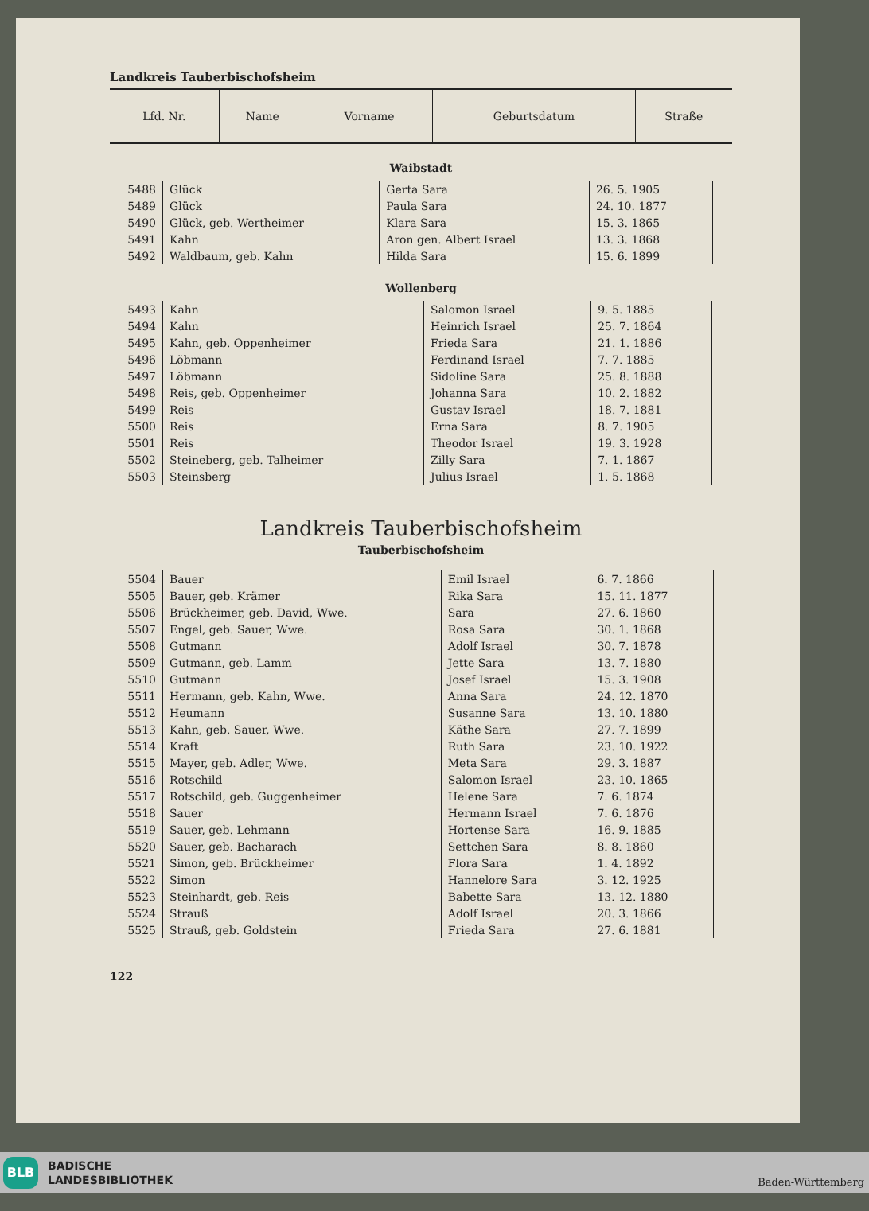Landkreis Tauberbischofsheim
| Lfd. Nr. | Name | Vorname | Geburtsdatum | Straße |
| --- | --- | --- | --- | --- |
Waibstadt
| 5488 | Glück | Gerta Sara | 26. 5. 1905 | |
| 5489 | Glück | Paula Sara | 24. 10. 1877 | |
| 5490 | Glück, geb. Wertheimer | Klara Sara | 15. 3. 1865 | |
| 5491 | Kahn | Aron gen. Albert Israel | 13. 3. 1868 | |
| 5492 | Waldbaum, geb. Kahn | Hilda Sara | 15. 6. 1899 | |
Wollenberg
| 5493 | Kahn | Salomon Israel | 9. 5. 1885 | |
| 5494 | Kahn | Heinrich Israel | 25. 7. 1864 | |
| 5495 | Kahn, geb. Oppenheimer | Frieda Sara | 21. 1. 1886 | |
| 5496 | Löbmann | Ferdinand Israel | 7. 7. 1885 | |
| 5497 | Löbmann | Sidoline Sara | 25. 8. 1888 | |
| 5498 | Reis, geb. Oppenheimer | Johanna Sara | 10. 2. 1882 | |
| 5499 | Reis | Gustav Israel | 18. 7. 1881 | |
| 5500 | Reis | Erna Sara | 8. 7. 1905 | |
| 5501 | Reis | Theodor Israel | 19. 3. 1928 | |
| 5502 | Steineberg, geb. Talheimer | Zilly Sara | 7. 1. 1867 | |
| 5503 | Steinsberg | Julius Israel | 1. 5. 1868 | |
Landkreis Tauberbischofsheim
Tauberbischofsheim
| 5504 | Bauer | Emil Israel | 6. 7. 1866 | |
| 5505 | Bauer, geb. Krämer | Rika Sara | 15. 11. 1877 | |
| 5506 | Brückheimer, geb. David, Wwe. | Sara | 27. 6. 1860 | |
| 5507 | Engel, geb. Sauer, Wwe. | Rosa Sara | 30. 1. 1868 | |
| 5508 | Gutmann | Adolf Israel | 30. 7. 1878 | |
| 5509 | Gutmann, geb. Lamm | Jette Sara | 13. 7. 1880 | |
| 5510 | Gutmann | Josef Israel | 15. 3. 1908 | |
| 5511 | Hermann, geb. Kahn, Wwe. | Anna Sara | 24. 12. 1870 | |
| 5512 | Heumann | Susanne Sara | 13. 10. 1880 | |
| 5513 | Kahn, geb. Sauer, Wwe. | Käthe Sara | 27. 7. 1899 | |
| 5514 | Kraft | Ruth Sara | 23. 10. 1922 | |
| 5515 | Mayer, geb. Adler, Wwe. | Meta Sara | 29. 3. 1887 | |
| 5516 | Rotschild | Salomon Israel | 23. 10. 1865 | |
| 5517 | Rotschild, geb. Guggenheimer | Helene Sara | 7. 6. 1874 | |
| 5518 | Sauer | Hermann Israel | 7. 6. 1876 | |
| 5519 | Sauer, geb. Lehmann | Hortense Sara | 16. 9. 1885 | |
| 5520 | Sauer, geb. Bacharach | Settchen Sara | 8. 8. 1860 | |
| 5521 | Simon, geb. Brückheimer | Flora Sara | 1. 4. 1892 | |
| 5522 | Simon | Hannelore Sara | 3. 12. 1925 | |
| 5523 | Steinhardt, geb. Reis | Babette Sara | 13. 12. 1880 | |
| 5524 | Strauß | Adolf Israel | 20. 3. 1866 | |
| 5525 | Strauß, geb. Goldstein | Frieda Sara | 27. 6. 1881 | |
122
BLB
BADISCHE
LANDESBIBLIOTHEK
Baden-Württemberg